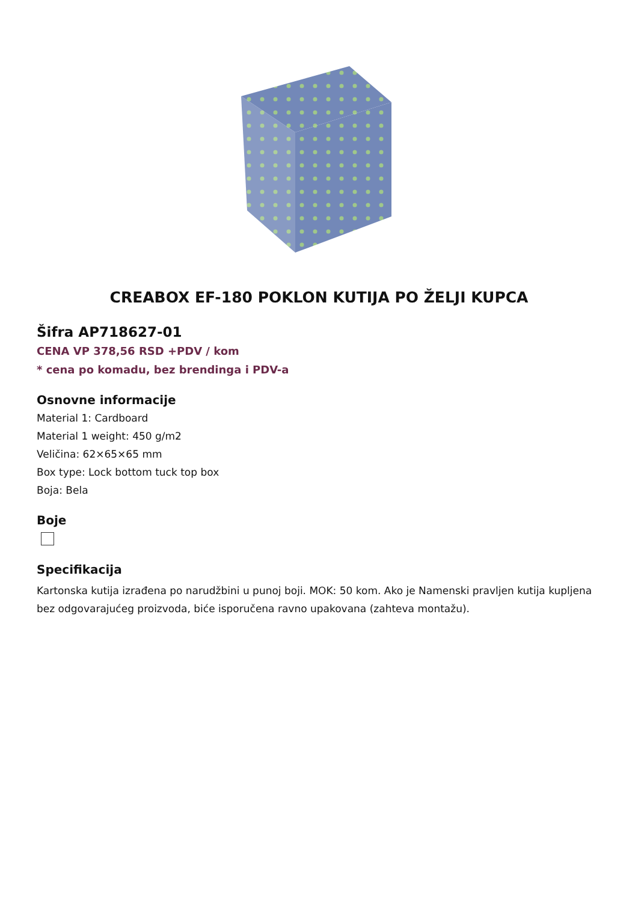CREABOX EF-180 POKLON KUTIJA PO ŽELJI KUPCA
Šifra AP718627-01
CENA VP 378,56 RSD +PDV / kom
* cena po komadu, bez brendinga i PDV-a
Osnovne informacije
Material 1: Cardboard
Material 1 weight: 450 g/m2
Veličina: 62×65×65 mm
Box type: Lock bottom tuck top box
Boja: Bela
Boje
Specifikacija
Kartonska kutija izrađena po narudžbini u punoj boji. MOK: 50 kom. Ako je Namenski pravljen kutija kupljena bez odgovarajućeg proizvoda, biće isporučena ravno upakovana (zahteva montažu).